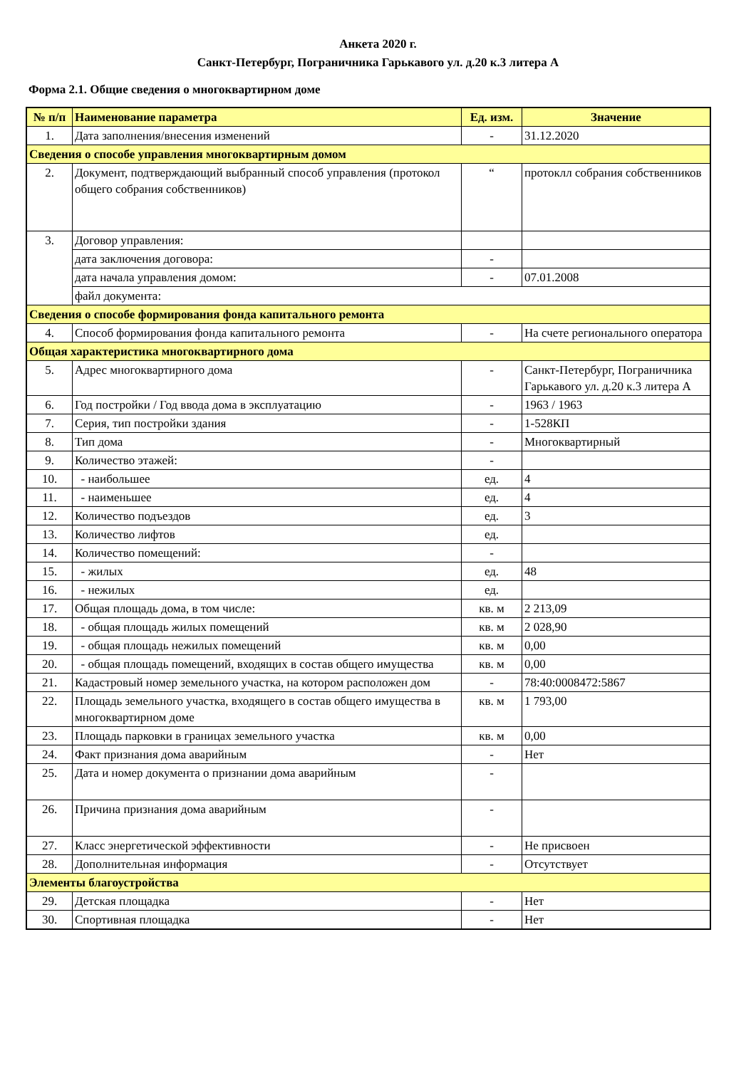Анкета 2020 г.
Санкт-Петербург, Пограничника Гарькавого ул. д.20 к.3 литера А
Форма 2.1. Общие сведения о многоквартирном доме
| № п/п | Наименование параметра | Ед. изм. | Значение |
| --- | --- | --- | --- |
| 1. | Дата заполнения/внесения изменений | - | 31.12.2020 |
| Сведения о способе управления многоквартирным домом | | | |
| 2. | Документ, подтверждающий выбранный способ управления (протокол общего собрания собственников) | “ | протоклл собрания собственников |
| 3. | Договор управления: | | |
| | дата заключения договора: | - | |
| | дата начала управления домом: | - | 07.01.2008 |
| | файл документа: | | |
| Сведения о способе формирования фонда капитального ремонта | | | |
| 4. | Способ формирования фонда капитального ремонта | - | На счете регионального оператора |
| Общая характеристика многоквартирного дома | | | |
| 5. | Адрес многоквартирного дома | - | Санкт-Петербург, Пограничника Гарькавого ул. д.20 к.3 литера А |
| 6. | Год постройки / Год ввода дома в эксплуатацию | - | 1963 / 1963 |
| 7. | Серия, тип постройки здания | - | 1-528КП |
| 8. | Тип дома | - | Многоквартирный |
| 9. | Количество этажей: | - | |
| 10. | - наибольшее | ед. | 4 |
| 11. | - наименьшее | ед. | 4 |
| 12. | Количество подъездов | ед. | 3 |
| 13. | Количество лифтов | ед. | |
| 14. | Количество помещений: | - | |
| 15. | - жилых | ед. | 48 |
| 16. | - нежилых | ед. | |
| 17. | Общая площадь дома, в том числе: | кв. м | 2 213,09 |
| 18. | - общая площадь жилых помещений | кв. м | 2 028,90 |
| 19. | - общая площадь нежилых помещений | кв. м | 0,00 |
| 20. | - общая площадь помещений, входящих в состав общего имущества | кв. м | 0,00 |
| 21. | Кадастровый номер земельного участка, на котором расположен дом | - | 78:40:0008472:5867 |
| 22. | Площадь земельного участка, входящего в состав общего имущества в многоквартирном доме | кв. м | 1 793,00 |
| 23. | Площадь парковки в границах земельного участка | кв. м | 0,00 |
| 24. | Факт признания дома аварийным | - | Нет |
| 25. | Дата и номер документа о признании дома аварийным | - | |
| 26. | Причина признания дома аварийным | - | |
| 27. | Класс энергетической эффективности | - | Не присвоен |
| 28. | Дополнительная информация | - | Отсутствует |
| Элементы благоустройства | | | |
| 29. | Детская площадка | - | Нет |
| 30. | Спортивная площадка | - | Нет |